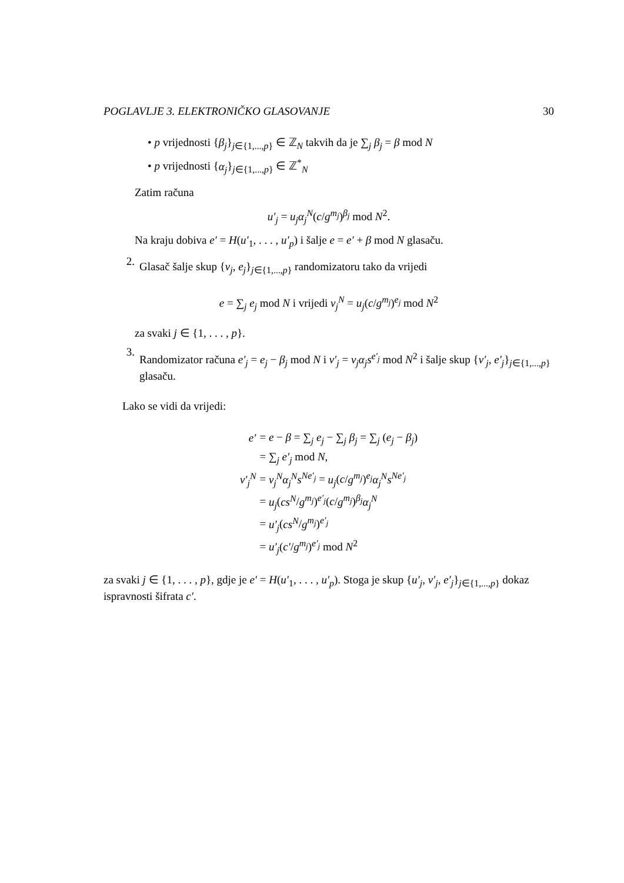POGLAVLJE 3. ELEKTRONIČKO GLASOVANJE 30
• p vrijednosti {β<sub>j</sub>}<sub>j∈{1,...,p}</sub> ∈ ℤ<sub>N</sub> takvih da je ∑<sub>j</sub> β<sub>j</sub> = β mod N
• p vrijednosti {α<sub>j</sub>}<sub>j∈{1,...,p}</sub> ∈ ℤ<sup>*</sup><sub>N</sub>
Zatim računa
u′<sub>j</sub> = u<sub>j</sub>α<sub>j</sub><sup>N</sup>(c/g<sup>m<sub>j</sub></sup>)<sup>β<sub>j</sub></sup> mod N<sup>2</sup>.
Na kraju dobiva e′ = H(u′<sub>1</sub>, . . . , u′<sub>p</sub>) i šalje e = e′ + β mod N glasaču.
2.
Glasač šalje skup {v<sub>j</sub>, e<sub>j</sub>}<sub>j∈{1,...,p}</sub> randomizatoru tako da vrijedi
e = ∑<sub>j</sub> e<sub>j</sub> mod N i vrijedi v<sub>j</sub><sup>N</sup> = u<sub>j</sub>(c/g<sup>m<sub>j</sub></sup>)<sup>e<sub>j</sub></sup> mod N<sup>2</sup>
za svaki j ∈ {1, . . . , p}.
3.
Randomizator računa e′<sub>j</sub> = e<sub>j</sub> − β<sub>j</sub> mod N i v′<sub>j</sub> = v<sub>j</sub>α<sub>j</sub>s<sup>e′<sub>j</sub></sup> mod N<sup>2</sup> i šalje skup {v′<sub>j</sub>, e′<sub>j</sub>}<sub>j∈{1,...,p}</sub> glasaču.
Lako se vidi da vrijedi:
| e′ | = e − β = ∑<sub>j</sub> e<sub>j</sub> − ∑<sub>j</sub> β<sub>j</sub> = ∑<sub>j</sub> ( e<sub>j</sub> − β<sub>j</sub> ) |
| | = ∑<sub>j</sub> e′<sub>j</sub> mod N , |
| v′<sub>j</sub><sup>N</sup> | = v<sub>j</sub><sup>N</sup>α<sub>j</sub><sup>N</sup>s<sup>Ne′<sub>j</sub></sup> = u<sub>j</sub> ( c / g<sup>m<sub>j</sub></sup> )<sup>e<sub>j</sub></sup> α<sub>j</sub><sup>N</sup>s<sup>Ne′<sub>j</sub></sup> |
| | = u<sub>j</sub> ( cs<sup>N</sup> / g<sup>m<sub>j</sub></sup> )<sup>e′<sub>j</sub></sup>( c / g<sup>m<sub>j</sub></sup> )<sup>β<sub>j</sub></sup> α<sub>j</sub><sup>N</sup> |
| | = u′<sub>j</sub> ( cs<sup>N</sup> / g<sup>m<sub>j</sub></sup> )<sup>e′<sub>j</sub></sup> |
| | = u′<sub>j</sub> ( c′ / g<sup>m<sub>j</sub></sup> )<sup>e′<sub>j</sub></sup> mod N<sup>2</sup> |
za svaki j ∈ {1, . . . , p}, gdje je e′ = H(u′<sub>1</sub>, . . . , u′<sub>p</sub>). Stoga je skup {u′<sub>j</sub>, v′<sub>j</sub>, e′<sub>j</sub>}<sub>j∈{1,...,p}</sub> dokaz ispravnosti šifrata c′.